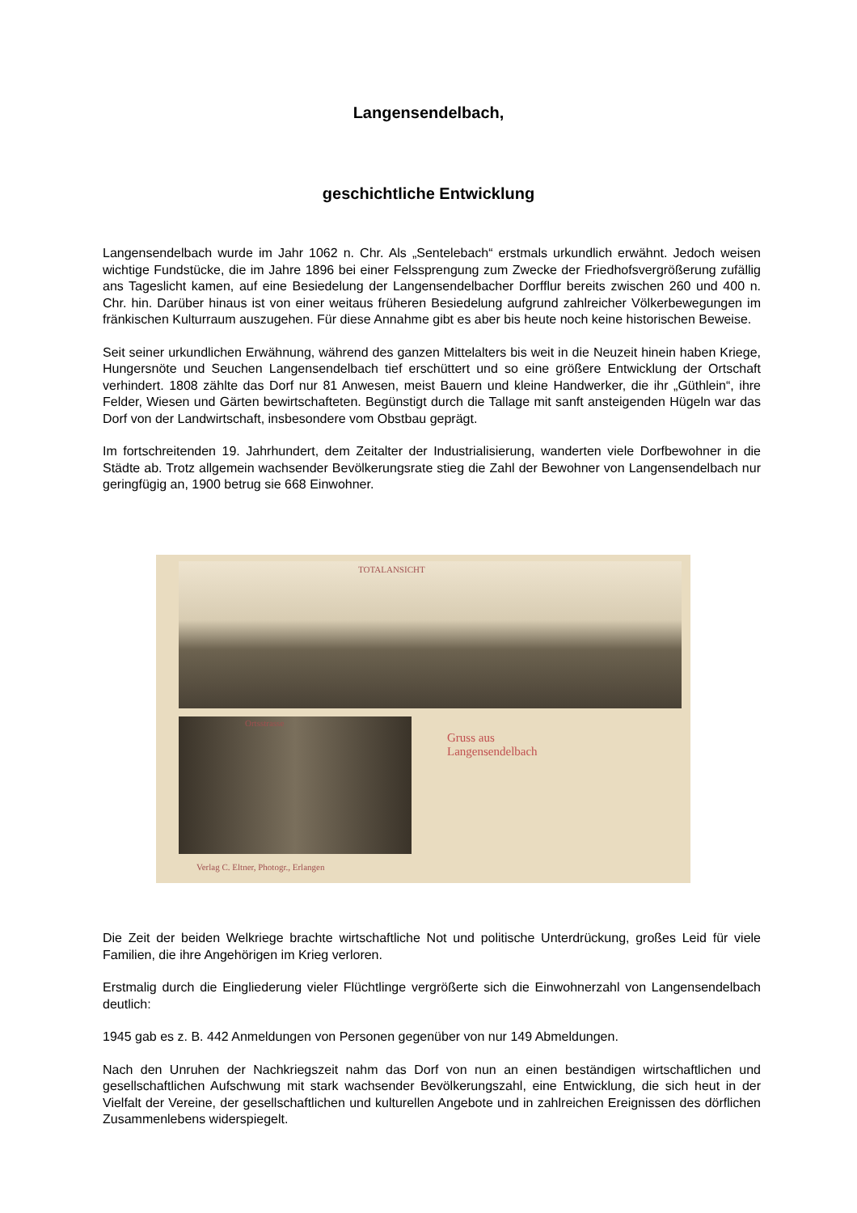Langensendelbach,
geschichtliche Entwicklung
Langensendelbach wurde im Jahr 1062 n. Chr. Als „Sentelebach“ erstmals urkundlich erwähnt. Jedoch weisen wichtige Fundstücke, die im Jahre 1896 bei einer Felssprengung zum Zwecke der Friedhofsvergrößerung zufällig ans Tageslicht kamen, auf eine Besiedelung der Langensendelbacher Dorfflur bereits zwischen 260 und 400 n. Chr. hin. Darüber hinaus ist von einer weitaus früheren Besiedelung aufgrund zahlreicher Völkerbewegungen im fränkischen Kulturraum auszugehen. Für diese Annahme gibt es aber bis heute noch keine historischen Beweise.
Seit seiner urkundlichen Erwähnung, während des ganzen Mittelalters bis weit in die Neuzeit hinein haben Kriege, Hungersnöte und Seuchen Langensendelbach tief erschüttert und so eine größere Entwicklung der Ortschaft verhindert. 1808 zählte das Dorf nur 81 Anwesen, meist Bauern und kleine Handwerker, die ihr „Güthlein“, ihre Felder, Wiesen und Gärten bewirtschafteten. Begünstigt durch die Tallage mit sanft ansteigenden Hügeln war das Dorf von der Landwirtschaft, insbesondere vom Obstbau geprägt.
Im fortschreitenden 19. Jahrhundert, dem Zeitalter der Industrialisierung, wanderten viele Dorfbewohner in die Städte ab. Trotz allgemein wachsender Bevölkerungsrate stieg die Zahl der Bewohner von Langensendelbach nur geringfügig an, 1900 betrug sie 668 Einwohner.
TOTALANSICHT
Ortsstrasse
Gruss aus
Langensendelbach
Verlag C. Eltner, Photogr., Erlangen
Die Zeit der beiden Welkriege brachte wirtschaftliche Not und politische Unterdrückung, großes Leid für viele Familien, die ihre Angehörigen im Krieg verloren.
Erstmalig durch die Eingliederung vieler Flüchtlinge vergrößerte sich die Einwohnerzahl von Langensendelbach deutlich:
1945 gab es z. B. 442 Anmeldungen von Personen gegenüber von nur 149 Abmeldungen.
Nach den Unruhen der Nachkriegszeit nahm das Dorf von nun an einen beständigen wirtschaftlichen und gesellschaftlichen Aufschwung mit stark wachsender Bevölkerungszahl, eine Entwicklung, die sich heut in der Vielfalt der Vereine, der gesellschaftlichen und kulturellen Angebote und in zahlreichen Ereignissen des dörflichen Zusammenlebens widerspiegelt.